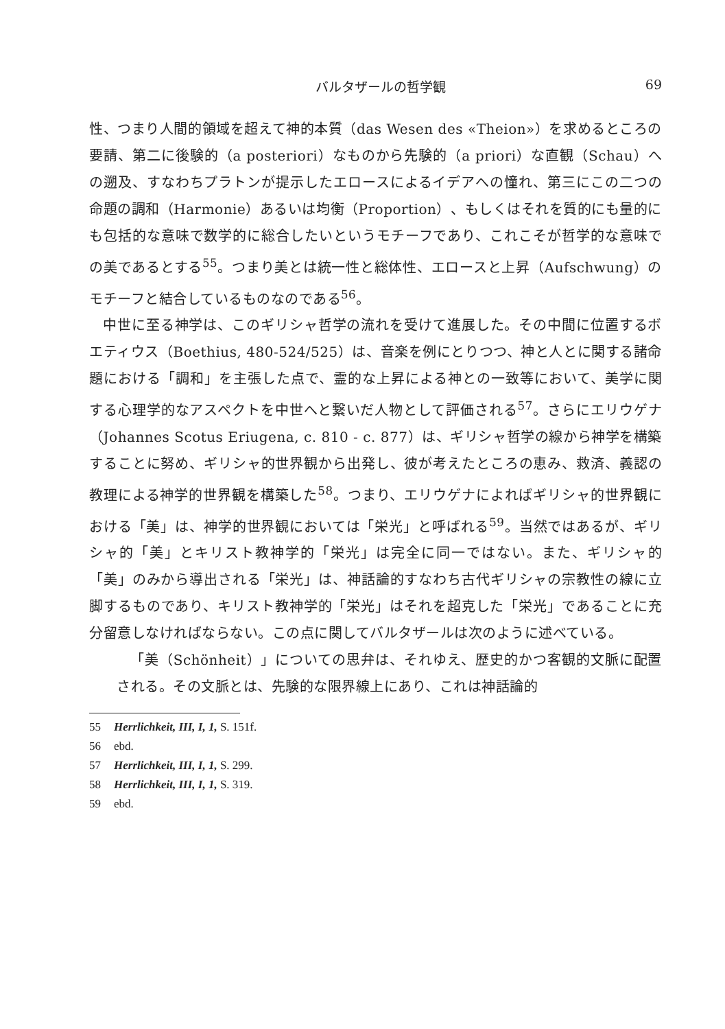バルタザールの哲学観 69
性、つまり人間的領域を超えて神的本質（das Wesen des «Theion»）を求めるところの要請、第二に後験的（a posteriori）なものから先験的（a priori）な直観（Schau）への遡及、すなわちプラトンが提示したエロースによるイデアへの憧れ、第三にこの二つの命題の調和（Harmonie）あるいは均衡（Proportion）、もしくはそれを質的にも量的にも包括的な意味で数学的に総合したいというモチーフであり、これこそが哲学的な意味での美であるとする<sup>55</sup>。つまり美とは統一性と総体性、エロースと上昇（Aufschwung）のモチーフと結合しているものなのである<sup>56</sup>。
中世に至る神学は、このギリシャ哲学の流れを受けて進展した。その中間に位置するボエティウス（Boethius, 480-524/525）は、音楽を例にとりつつ、神と人とに関する諸命題における「調和」を主張した点で、霊的な上昇による神との一致等において、美学に関する心理学的なアスペクトを中世へと繋いだ人物として評価される<sup>57</sup>。さらにエリウゲナ（Johannes Scotus Eriugena, c. 810 - c. 877）は、ギリシャ哲学の線から神学を構築することに努め、ギリシャ的世界観から出発し、彼が考えたところの恵み、救済、義認の教理による神学的世界観を構築した<sup>58</sup>。つまり、エリウゲナによればギリシャ的世界観における「美」は、神学的世界観においては「栄光」と呼ばれる<sup>59</sup>。当然ではあるが、ギリシャ的「美」とキリスト教神学的「栄光」は完全に同一ではない。また、ギリシャ的「美」のみから導出される「栄光」は、神話論的すなわち古代ギリシャの宗教性の線に立脚するものであり、キリスト教神学的「栄光」はそれを超克した「栄光」であることに充分留意しなければならない。この点に関してバルタザールは次のように述べている。
「美（Schönheit）」についての思弁は、それゆえ、歴史的かつ客観的文脈に配置される。その文脈とは、先験的な限界線上にあり、これは神話論的
55 Herrlichkeit, III, I, 1, S. 151f.
56 ebd.
57 Herrlichkeit, III, I, 1, S. 299.
58 Herrlichkeit, III, I, 1, S. 319.
59 ebd.